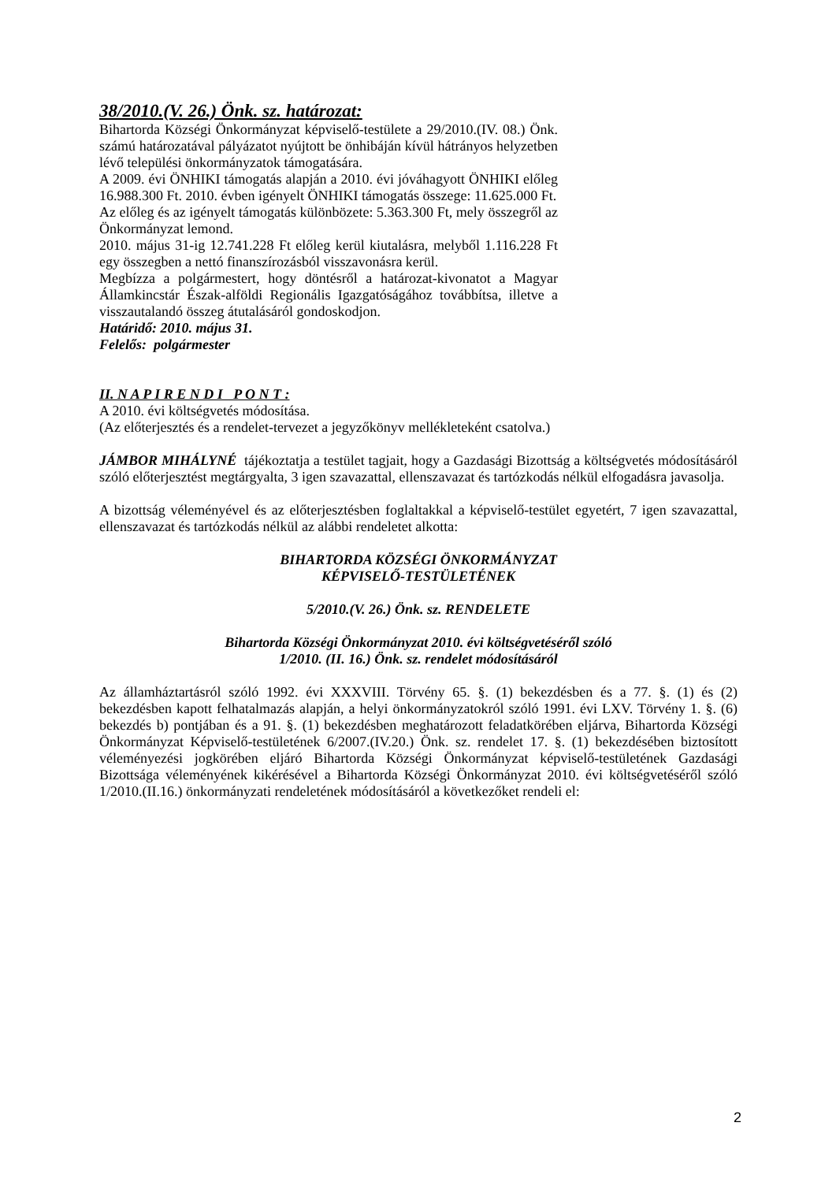38/2010.(V. 26.) Önk. sz. határozat:
Bihartorda Községi Önkormányzat képviselő-testülete a 29/2010.(IV. 08.) Önk. számú határozatával pályázatot nyújtott be önhibáján kívül hátrányos helyzetben lévő települési önkormányzatok támogatására.
A 2009. évi ÖNHIKI támogatás alapján a 2010. évi jóváhagyott ÖNHIKI előleg 16.988.300 Ft. 2010. évben igényelt ÖNHIKI támogatás összege: 11.625.000 Ft.
Az előleg és az igényelt támogatás különbözete: 5.363.300 Ft, mely összegről az Önkormányzat lemond.
2010. május 31-ig 12.741.228 Ft előleg kerül kiutalásra, melyből 1.116.228 Ft egy összegben a nettó finanszírozásból visszavonásra kerül.
Megbízza a polgármestert, hogy döntésről a határozat-kivonatot a Magyar Államkincstár Észak-alföldi Regionális Igazgatóságához továbbítsa, illetve a visszautalandó összeg átutalásáról gondoskodjon.
Határidő: 2010. május 31.
Felelős: polgármester
II. N A P I R E N D I P O N T :
A 2010. évi költségvetés módosítása.
(Az előterjesztés és a rendelet-tervezet a jegyzőkönyv mellékleteként csatolva.)
JÁMBOR MIHÁLYNÉ tájékoztatja a testület tagjait, hogy a Gazdasági Bizottság a költségvetés módosításáról szóló előterjesztést megtárgyalta, 3 igen szavazattal, ellenszavazat és tartózkodás nélkül elfogadásra javasolja.
A bizottság véleményével és az előterjesztésben foglaltakkal a képviselő-testület egyetért, 7 igen szavazattal, ellenszavazat és tartózkodás nélkül az alábbi rendeletet alkotta:
BIHARTORDA KÖZSÉGI ÖNKORMÁNYZAT
KÉPVISELŐ-TESTÜLETÉNEK
5/2010.(V. 26.) Önk. sz. RENDELETE
Bihartorda Községi Önkormányzat 2010. évi költségvetéséről szóló
1/2010. (II. 16.) Önk. sz. rendelet módosításáról
Az államháztartásról szóló 1992. évi XXXVIII. Törvény 65. §. (1) bekezdésben és a 77. §. (1) és (2) bekezdésben kapott felhatalmazás alapján, a helyi önkormányzatokról szóló 1991. évi LXV. Törvény 1. §. (6) bekezdés b) pontjában és a 91. §. (1) bekezdésben meghatározott feladatkörében eljárva, Bihartorda Községi Önkormányzat Képviselő-testületének 6/2007.(IV.20.) Önk. sz. rendelet 17. §. (1) bekezdésében biztosított véleményezési jogkörében eljáró Bihartorda Községi Önkormányzat képviselő-testületének Gazdasági Bizottsága véleményének kikérésével a Bihartorda Községi Önkormányzat 2010. évi költségvetéséről szóló 1/2010.(II.16.) önkormányzati rendeletének módosításáról a következőket rendeli el:
2